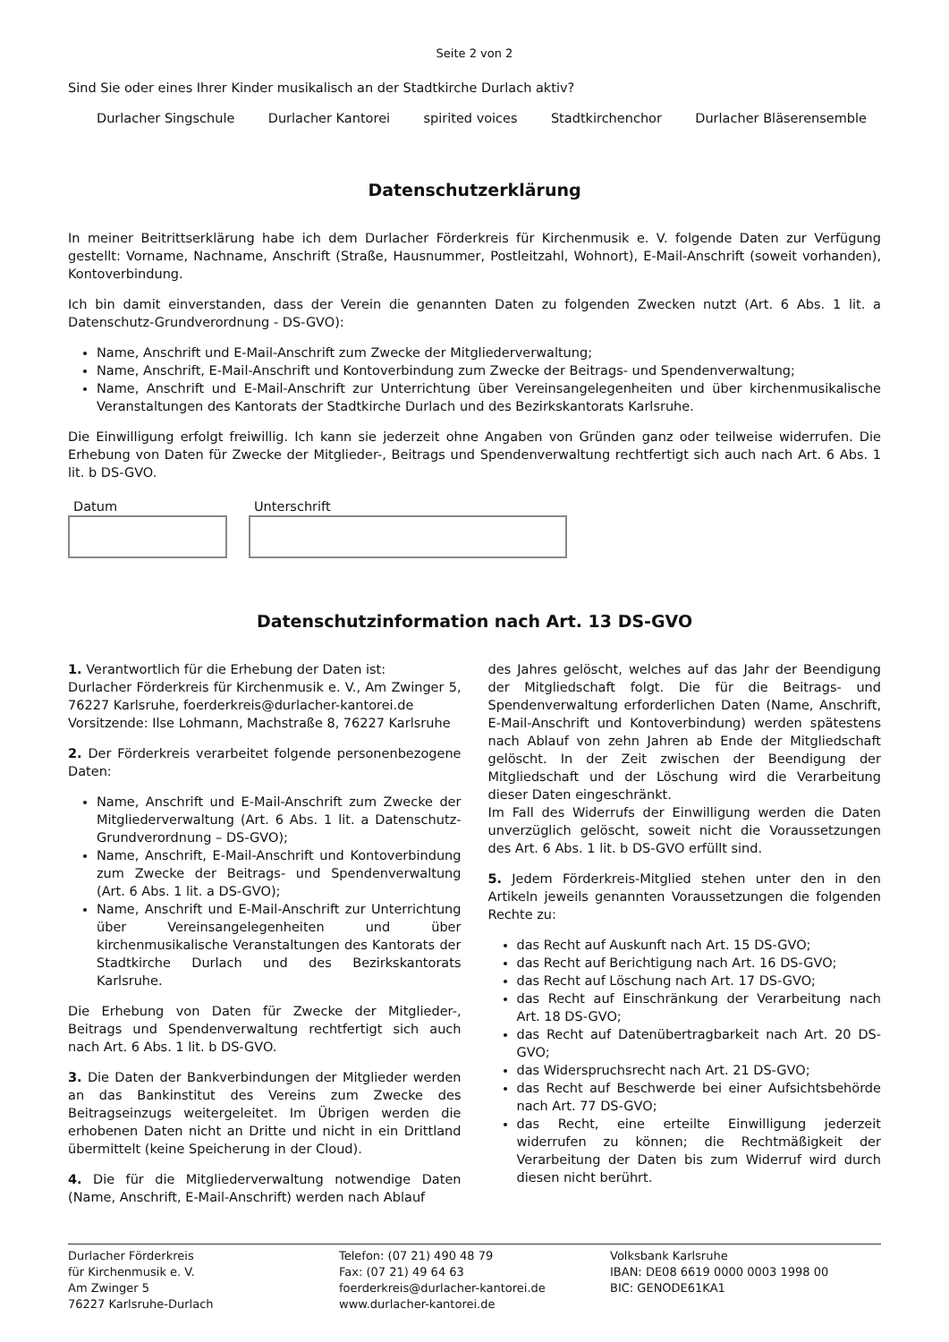Seite 2 von 2
Sind Sie oder eines Ihrer Kinder musikalisch an der Stadtkirche Durlach aktiv?
Durlacher Singschule Durlacher Kantorei spirited voices Stadtkirchenchor Durlacher Bläserensemble
Datenschutzerklärung
In meiner Beitrittserklärung habe ich dem Durlacher Förderkreis für Kirchenmusik e. V. folgende Daten zur Verfügung gestellt: Vorname, Nachname, Anschrift (Straße, Hausnummer, Postleitzahl, Wohnort), E-Mail-Anschrift (soweit vorhanden), Kontoverbindung.
Ich bin damit einverstanden, dass der Verein die genannten Daten zu folgenden Zwecken nutzt (Art. 6 Abs. 1 lit. a Datenschutz-Grundverordnung - DS-GVO):
Name, Anschrift und E-Mail-Anschrift zum Zwecke der Mitgliederverwaltung;
Name, Anschrift, E-Mail-Anschrift und Kontoverbindung zum Zwecke der Beitrags- und Spendenverwaltung;
Name, Anschrift und E-Mail-Anschrift zur Unterrichtung über Vereinsangelegenheiten und über kirchenmusikalische Veranstaltungen des Kantorats der Stadtkirche Durlach und des Bezirkskantorats Karlsruhe.
Die Einwilligung erfolgt freiwillig. Ich kann sie jederzeit ohne Angaben von Gründen ganz oder teilweise widerrufen. Die Erhebung von Daten für Zwecke der Mitglieder-, Beitrags und Spendenverwaltung rechtfertigt sich auch nach Art. 6 Abs. 1 lit. b DS-GVO.
Datum Unterschrift
Datenschutzinformation nach Art. 13 DS-GVO
1. Verantwortlich für die Erhebung der Daten ist:
Durlacher Förderkreis für Kirchenmusik e. V., Am Zwinger 5, 76227 Karlsruhe, foerderkreis@durlacher-kantorei.de
Vorsitzende: Ilse Lohmann, Machstraße 8, 76227 Karlsruhe
2. Der Förderkreis verarbeitet folgende personenbezogene Daten:
Name, Anschrift und E-Mail-Anschrift zum Zwecke der Mitgliederverwaltung (Art. 6 Abs. 1 lit. a Datenschutz-Grundverordnung – DS-GVO);
Name, Anschrift, E-Mail-Anschrift und Kontoverbindung zum Zwecke der Beitrags- und Spendenverwaltung (Art. 6 Abs. 1 lit. a DS-GVO);
Name, Anschrift und E-Mail-Anschrift zur Unterrichtung über Vereinsangelegenheiten und über kirchenmusikalische Veranstaltungen des Kantorats der Stadtkirche Durlach und des Bezirkskantorats Karlsruhe.
Die Erhebung von Daten für Zwecke der Mitglieder-, Beitrags und Spendenverwaltung rechtfertigt sich auch nach Art. 6 Abs. 1 lit. b DS-GVO.
3. Die Daten der Bankverbindungen der Mitglieder werden an das Bankinstitut des Vereins zum Zwecke des Beitragseinzugs weitergeleitet. Im Übrigen werden die erhobenen Daten nicht an Dritte und nicht in ein Drittland übermittelt (keine Speicherung in der Cloud).
4. Die für die Mitgliederverwaltung notwendige Daten (Name, Anschrift, E-Mail-Anschrift) werden nach Ablauf
des Jahres gelöscht, welches auf das Jahr der Beendigung der Mitgliedschaft folgt. Die für die Beitrags- und Spendenverwaltung erforderlichen Daten (Name, Anschrift, E-Mail-Anschrift und Kontoverbindung) werden spätestens nach Ablauf von zehn Jahren ab Ende der Mitgliedschaft gelöscht. In der Zeit zwischen der Beendigung der Mitgliedschaft und der Löschung wird die Verarbeitung dieser Daten eingeschränkt.
Im Fall des Widerrufs der Einwilligung werden die Daten unverzüglich gelöscht, soweit nicht die Voraussetzungen des Art. 6 Abs. 1 lit. b DS-GVO erfüllt sind.
5. Jedem Förderkreis-Mitglied stehen unter den in den Artikeln jeweils genannten Voraussetzungen die folgenden Rechte zu:
das Recht auf Auskunft nach Art. 15 DS-GVO;
das Recht auf Berichtigung nach Art. 16 DS-GVO;
das Recht auf Löschung nach Art. 17 DS-GVO;
das Recht auf Einschränkung der Verarbeitung nach Art. 18 DS-GVO;
das Recht auf Datenübertragbarkeit nach Art. 20 DS-GVO;
das Widerspruchsrecht nach Art. 21 DS-GVO;
das Recht auf Beschwerde bei einer Aufsichtsbehörde nach Art. 77 DS-GVO;
das Recht, eine erteilte Einwilligung jederzeit widerrufen zu können; die Rechtmäßigkeit der Verarbeitung der Daten bis zum Widerruf wird durch diesen nicht berührt.
Durlacher Förderkreis
für Kirchenmusik e. V.
Am Zwinger 5
76227 Karlsruhe-Durlach
Telefon: (07 21) 490 48 79
Fax: (07 21) 49 64 63
foerderkreis@durlacher-kantorei.de
www.durlacher-kantorei.de
Volksbank Karlsruhe
IBAN: DE08 6619 0000 0003 1998 00
BIC: GENODE61KA1